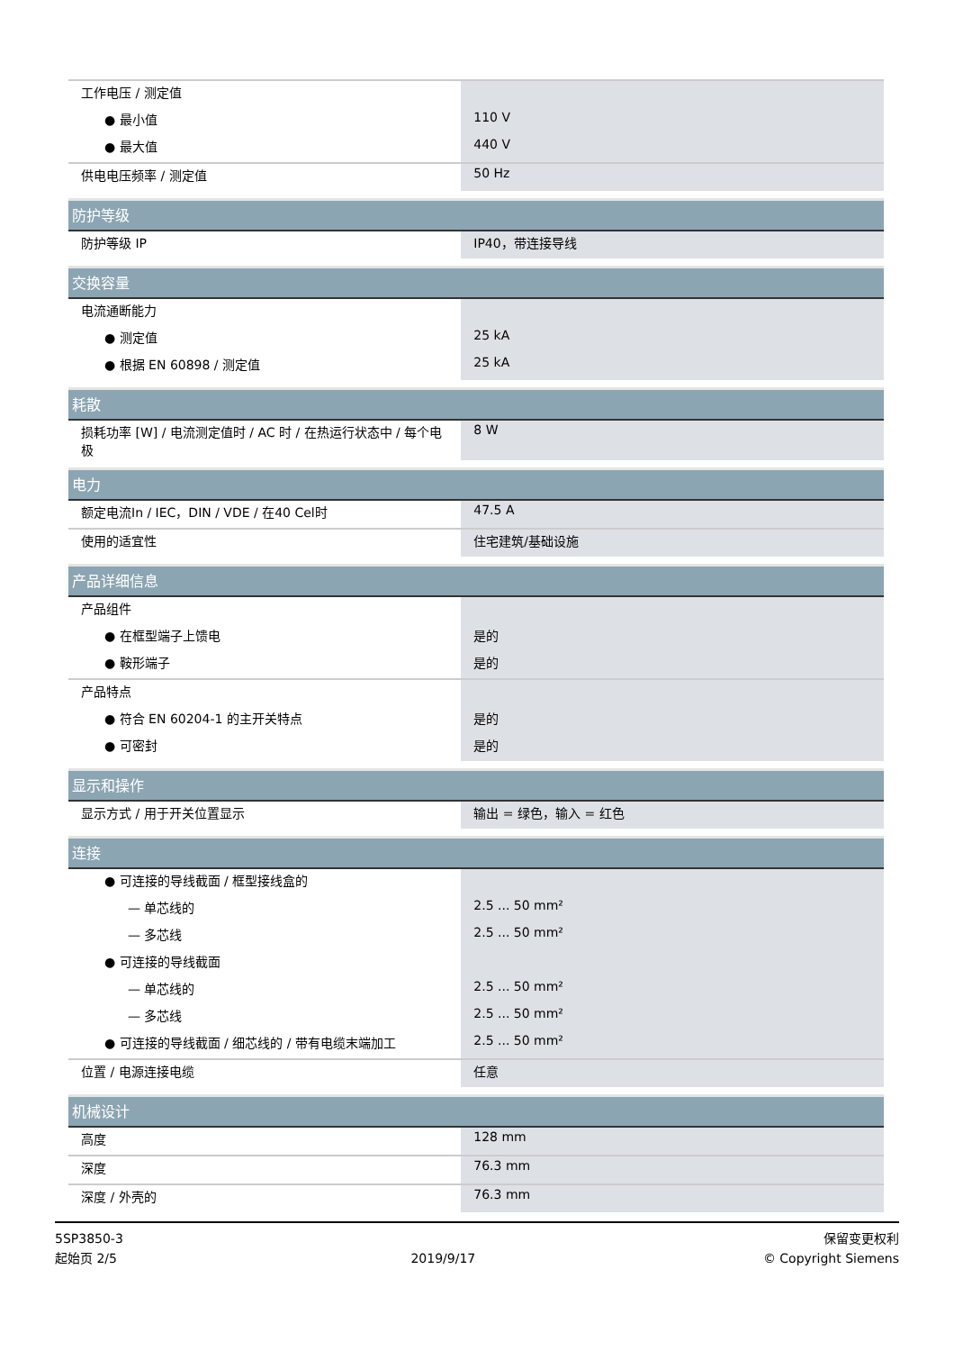| 工作电压 / 测定值 | |
| ● 最小值 | 110 V |
| ● 最大值 | 440 V |
| 供电电压频率 / 测定值 | 50 Hz |
| 防护等级 | |
| 防护等级 IP | IP40，带连接导线 |
| 交换容量 | |
| 电流通断能力 | |
| ● 测定值 | 25 kA |
| ● 根据 EN 60898 / 测定值 | 25 kA |
| 耗散 | |
| 损耗功率 [W] / 电流测定值时 / AC 时 / 在热运行状态中 / 每个电极 | 8 W |
| 电力 | |
| 额定电流In / IEC，DIN / VDE / 在40 Cel时 | 47.5 A |
| 使用的适宜性 | 住宅建筑/基础设施 |
| 产品详细信息 | |
| 产品组件 | |
| ● 在框型端子上馈电 | 是的 |
| ● 鞍形端子 | 是的 |
| 产品特点 | |
| ● 符合 EN 60204-1 的主开关特点 | 是的 |
| ● 可密封 | 是的 |
| 显示和操作 | |
| 显示方式 / 用于开关位置显示 | 输出 = 绿色，输入 = 红色 |
| 连接 | |
| ● 可连接的导线截面 / 框型接线盒的 | |
| — 单芯线的 | 2.5 ... 50 mm² |
| — 多芯线 | 2.5 ... 50 mm² |
| ● 可连接的导线截面 | |
| — 单芯线的 | 2.5 ... 50 mm² |
| — 多芯线 | 2.5 ... 50 mm² |
| ● 可连接的导线截面 / 细芯线的 / 带有电缆末端加工 | 2.5 ... 50 mm² |
| 位置 / 电源连接电缆 | 任意 |
| 机械设计 | |
| 高度 | 128 mm |
| 深度 | 76.3 mm |
| 深度 / 外壳的 | 76.3 mm |
5SP3850-3
起始页 2/5
2019/9/17
保留变更权利
© Copyright Siemens